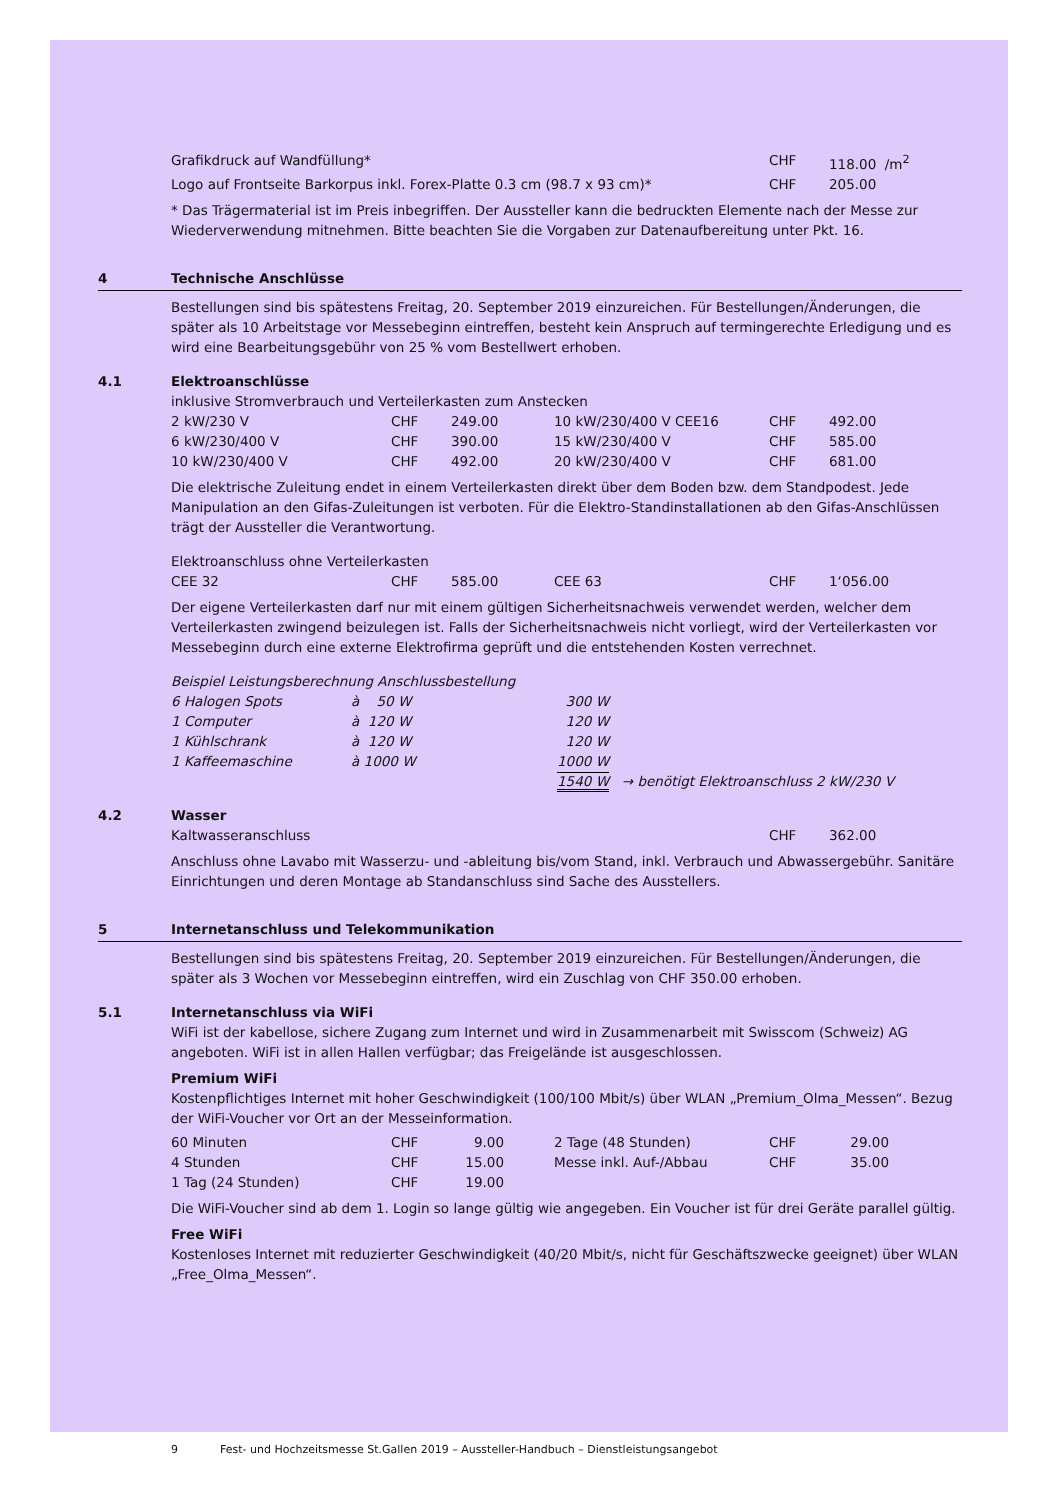| Grafikdruck auf Wandfüllung* | CHF | 118.00 /m<sup>2</sup> |
| Logo auf Frontseite Barkorpus inkl. Forex-Platte 0.3 cm (98.7 x 93 cm)* | CHF | 205.00 |
* Das Trägermaterial ist im Preis inbegriffen. Der Aussteller kann die bedruckten Elemente nach der Messe zur Wiederverwendung mitnehmen. Bitte beachten Sie die Vorgaben zur Datenaufbereitung unter Pkt. 16.
4 Technische Anschlüsse
Bestellungen sind bis spätestens Freitag, 20. September 2019 einzureichen. Für Bestellungen/Änderungen, die später als 10 Arbeitstage vor Messebeginn eintreffen, besteht kein Anspruch auf termingerechte Erledigung und es wird eine Bearbeitungsgebühr von 25 % vom Bestellwert erhoben.
4.1 Elektroanschlüsse
inklusive Stromverbrauch und Verteilerkasten zum Anstecken
| 2 kW/230 V | CHF | 249.00 | 10 kW/230/400 V CEE16 | CHF | 492.00 |
| 6 kW/230/400 V | CHF | 390.00 | 15 kW/230/400 V | CHF | 585.00 |
| 10 kW/230/400 V | CHF | 492.00 | 20 kW/230/400 V | CHF | 681.00 |
Die elektrische Zuleitung endet in einem Verteilerkasten direkt über dem Boden bzw. dem Standpodest. Jede Manipulation an den Gifas-Zuleitungen ist verboten. Für die Elektro-Standinstallationen ab den Gifas-Anschlüssen trägt der Aussteller die Verantwortung.
Elektroanschluss ohne Verteilerkasten
| CEE 32 | CHF | 585.00 | CEE 63 | CHF | 1‘056.00 |
Der eigene Verteilerkasten darf nur mit einem gültigen Sicherheitsnachweis verwendet werden, welcher dem Verteilerkasten zwingend beizulegen ist. Falls der Sicherheitsnachweis nicht vorliegt, wird der Verteilerkasten vor Messebeginn durch eine externe Elektrofirma geprüft und die entstehenden Kosten verrechnet.
Beispiel Leistungsberechnung Anschlussbestellung
| 6 Halogen Spots | à 50 W | 300 W | |
| 1 Computer | à 120 W | 120 W | |
| 1 Kühlschrank | à 120 W | 120 W | |
| 1 Kaffeemaschine | à 1000 W | 1000 W | |
| | | 1540 W | → benötigt Elektroanschluss 2 kW/230 V |
4.2 Wasser
| Kaltwasseranschluss | CHF | 362.00 |
Anschluss ohne Lavabo mit Wasserzu- und -ableitung bis/vom Stand, inkl. Verbrauch und Abwassergebühr. Sanitäre Einrichtungen und deren Montage ab Standanschluss sind Sache des Ausstellers.
5 Internetanschluss und Telekommunikation
Bestellungen sind bis spätestens Freitag, 20. September 2019 einzureichen. Für Bestellungen/Änderungen, die später als 3 Wochen vor Messebeginn eintreffen, wird ein Zuschlag von CHF 350.00 erhoben.
5.1 Internetanschluss via WiFi
WiFi ist der kabellose, sichere Zugang zum Internet und wird in Zusammenarbeit mit Swisscom (Schweiz) AG angeboten. WiFi ist in allen Hallen verfügbar; das Freigelände ist ausgeschlossen.
Premium WiFi
Kostenpflichtiges Internet mit hoher Geschwindigkeit (100/100 Mbit/s) über WLAN „Premium_Olma_Messen“. Bezug der WiFi-Voucher vor Ort an der Messeinformation.
| 60 Minuten | CHF | 9.00 | | 2 Tage (48 Stunden) | CHF | 29.00 |
| 4 Stunden | CHF | 15.00 | | Messe inkl. Auf-/Abbau | CHF | 35.00 |
| 1 Tag (24 Stunden) | CHF | 19.00 | | | | |
Die WiFi-Voucher sind ab dem 1. Login so lange gültig wie angegeben. Ein Voucher ist für drei Geräte parallel gültig.
Free WiFi
Kostenloses Internet mit reduzierter Geschwindigkeit (40/20 Mbit/s, nicht für Geschäftszwecke geeignet) über WLAN „Free_Olma_Messen“.
9 Fest- und Hochzeitsmesse St.Gallen 2019 – Aussteller-Handbuch – Dienstleistungsangebot